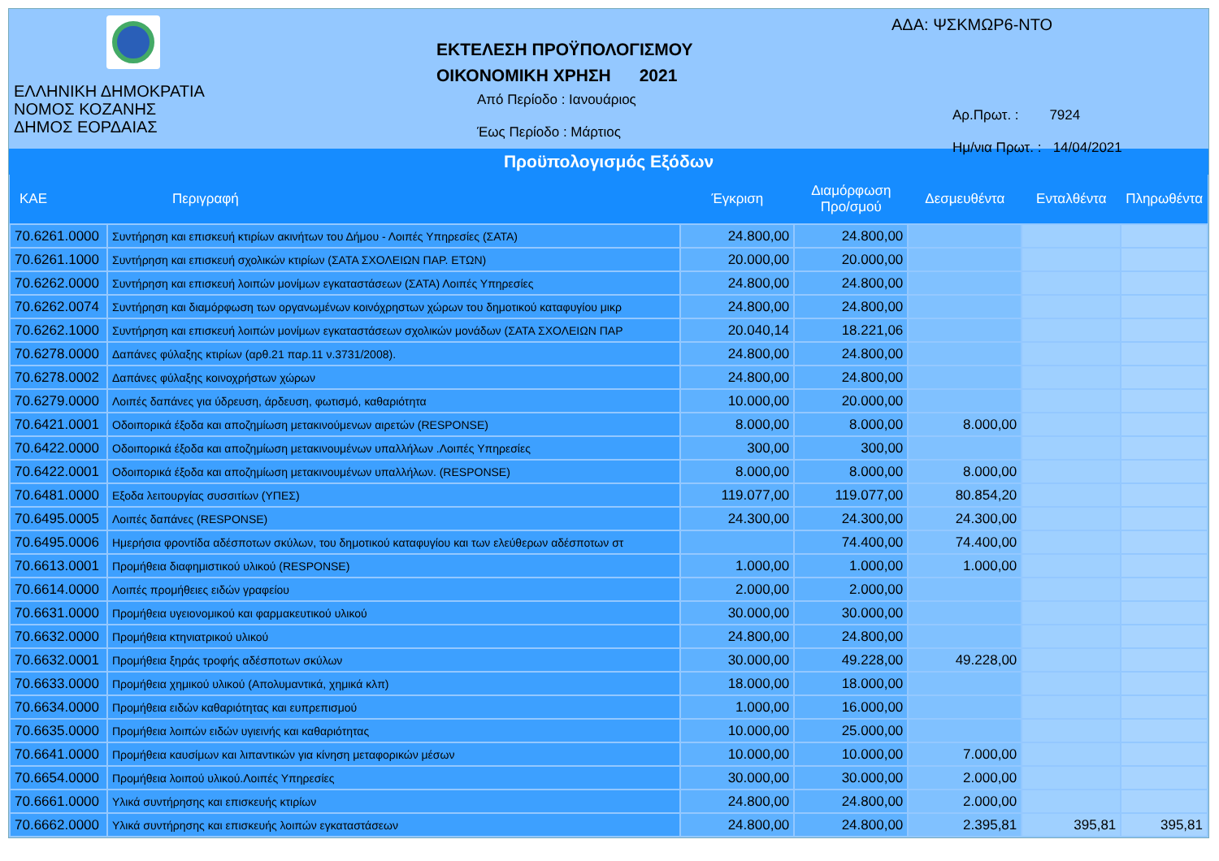ΕΛΛΗΝΙΚΗ ΔΗΜΟΚΡΑΤΙΑ
ΝΟΜΟΣ ΚΟΖΑΝΗΣ
ΔΗΜΟΣ ΕΟΡΔΑΙΑΣ
ΕΚΤΕΛΕΣΗ ΠΡΟΫΠΟΛΟΓΙΣΜΟΥ
ΟΙΚΟΝΟΜΙΚΗ ΧΡΗΣΗ 2021
Από Περίοδο : Ιανουάριος
Έως Περίοδο : Μάρτιος
ΑΔΑ: ΨΣΚΜΩΡ6-ΝΤΟ
Αρ.Πρωτ. : 7924
Ημ/νια Πρωτ. : 14/04/2021
Προϋπολογισμός Εξόδων
| ΚΑΕ | Περιγραφή | Έγκριση | Διαμόρφωση Προ/σμού | Δεσμευθέντα | Ενταλθέντα | Πληρωθέντα |
| --- | --- | --- | --- | --- | --- | --- |
| 70.6261.0000 | Συντήρηση και επισκευή κτιρίων ακινήτων του Δήμου - Λοιπές Υπηρεσίες (ΣΑΤΑ) | 24.800,00 | 24.800,00 | | | |
| 70.6261.1000 | Συντήρηση και επισκευή σχολικών κτιρίων (ΣΑΤΑ ΣΧΟΛΕΙΩΝ ΠΑΡ. ΕΤΩΝ) | 20.000,00 | 20.000,00 | | | |
| 70.6262.0000 | Συντήρηση και επισκευή λοιπών μονίμων εγκαταστάσεων (ΣΑΤΑ) Λοιπές Υπηρεσίες | 24.800,00 | 24.800,00 | | | |
| 70.6262.0074 | Συντήρηση και διαμόρφωση των οργανωμένων κοινόχρηστων χώρων του δημοτικού καταφυγίου μικρ | 24.800,00 | 24.800,00 | | | |
| 70.6262.1000 | Συντήρηση και επισκευή λοιπών μονίμων εγκαταστάσεων σχολικών μονάδων (ΣΑΤΑ ΣΧΟΛΕΙΩΝ ΠΑΡ | 20.040,14 | 18.221,06 | | | |
| 70.6278.0000 | Δαπάνες φύλαξης κτιρίων (αρθ.21 παρ.11 ν.3731/2008). | 24.800,00 | 24.800,00 | | | |
| 70.6278.0002 | Δαπάνες φύλαξης κοινοχρήστων χώρων | 24.800,00 | 24.800,00 | | | |
| 70.6279.0000 | Λοιπές δαπάνες για ύδρευση, άρδευση, φωτισμό, καθαριότητα | 10.000,00 | 20.000,00 | | | |
| 70.6421.0001 | Οδοιπορικά έξοδα και αποζημίωση μετακινούμενων αιρετών (RESPONSE) | 8.000,00 | 8.000,00 | 8.000,00 | | |
| 70.6422.0000 | Οδοιπορικά έξοδα και αποζημίωση μετακινουμένων υπαλλήλων .Λοιπές Υπηρεσίες | 300,00 | 300,00 | | | |
| 70.6422.0001 | Οδοιπορικά έξοδα και αποζημίωση μετακινουμένων υπαλλήλων. (RESPONSE) | 8.000,00 | 8.000,00 | 8.000,00 | | |
| 70.6481.0000 | Εξοδα λειτουργίας συσσιτίων (ΥΠΕΣ) | 119.077,00 | 119.077,00 | 80.854,20 | | |
| 70.6495.0005 | Λοιπές δαπάνες (RESPONSE) | 24.300,00 | 24.300,00 | 24.300,00 | | |
| 70.6495.0006 | Ημερήσια φροντίδα αδέσποτων σκύλων, του δημοτικού καταφυγίου και των ελεύθερων αδέσποτων στ | | 74.400,00 | 74.400,00 | | |
| 70.6613.0001 | Προμήθεια διαφημιστικού υλικού (RESPONSE) | 1.000,00 | 1.000,00 | 1.000,00 | | |
| 70.6614.0000 | Λοιπές προμήθειες ειδών γραφείου | 2.000,00 | 2.000,00 | | | |
| 70.6631.0000 | Προμήθεια υγειονομικού και φαρμακευτικού υλικού | 30.000,00 | 30.000,00 | | | |
| 70.6632.0000 | Προμήθεια κτηνιατρικού υλικού | 24.800,00 | 24.800,00 | | | |
| 70.6632.0001 | Προμήθεια ξηράς τροφής αδέσποτων σκύλων | 30.000,00 | 49.228,00 | 49.228,00 | | |
| 70.6633.0000 | Προμήθεια χημικού υλικού (Απολυμαντικά, χημικά κλπ) | 18.000,00 | 18.000,00 | | | |
| 70.6634.0000 | Προμήθεια ειδών καθαριότητας και ευπρεπισμού | 1.000,00 | 16.000,00 | | | |
| 70.6635.0000 | Προμήθεια λοιπών ειδών υγιεινής και καθαριότητας | 10.000,00 | 25.000,00 | | | |
| 70.6641.0000 | Προμήθεια καυσίμων και λιπαντικών για κίνηση μεταφορικών μέσων | 10.000,00 | 10.000,00 | 7.000,00 | | |
| 70.6654.0000 | Προμήθεια λοιπού υλικού.Λοιπές Υπηρεσίες | 30.000,00 | 30.000,00 | 2.000,00 | | |
| 70.6661.0000 | Υλικά συντήρησης και επισκευής κτιρίων | 24.800,00 | 24.800,00 | 2.000,00 | | |
| 70.6662.0000 | Υλικά συντήρησης και επισκευής λοιπών εγκαταστάσεων | 24.800,00 | 24.800,00 | 2.395,81 | 395,81 | 395,81 |